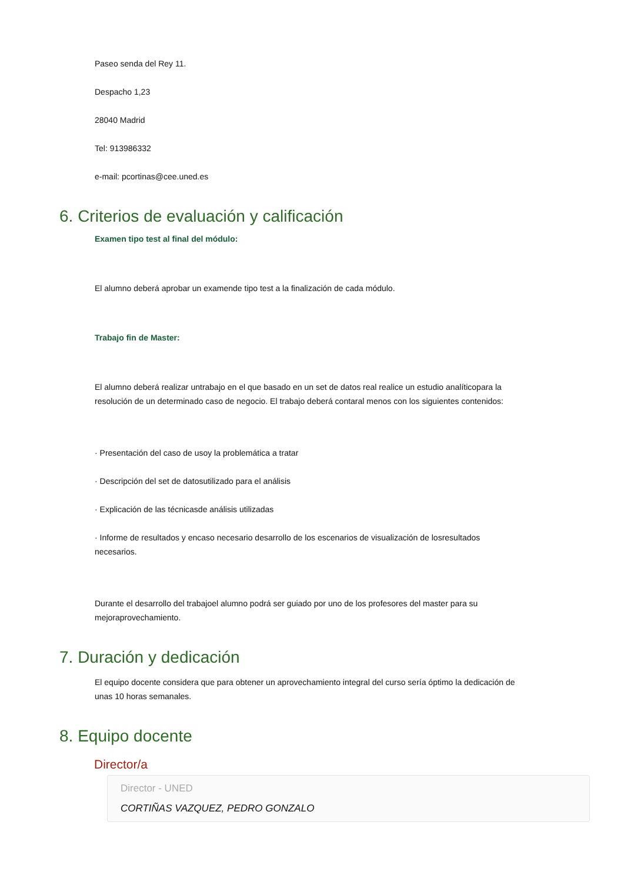Paseo senda del Rey 11.
Despacho 1,23
28040 Madrid
Tel: 913986332
e-mail: pcortinas@cee.uned.es
6. Criterios de evaluación y calificación
Examen tipo test al final del módulo:
El alumno deberá aprobar un examende tipo test a la finalización de cada módulo.
Trabajo fin de Master:
El alumno deberá realizar untrabajo en el que basado en un set de datos real realice un estudio analíticopara la resolución de un determinado caso de negocio. El trabajo deberá contaral menos con los siguientes contenidos:
· Presentación del caso de usoy la problemática a tratar
· Descripción del set de datosutilizado para el análisis
· Explicación de las técnicasde análisis utilizadas
· Informe de resultados y encaso necesario desarrollo de los escenarios de visualización de losresultados necesarios.
Durante el desarrollo del trabajoel alumno podrá ser guiado por uno de los profesores del master para su mejoraprovechamiento.
7. Duración y dedicación
El equipo docente considera que para obtener un aprovechamiento integral del curso sería óptimo la dedicación de unas 10 horas semanales.
8. Equipo docente
Director/a
Director - UNED
CORTIÑAS VAZQUEZ, PEDRO GONZALO